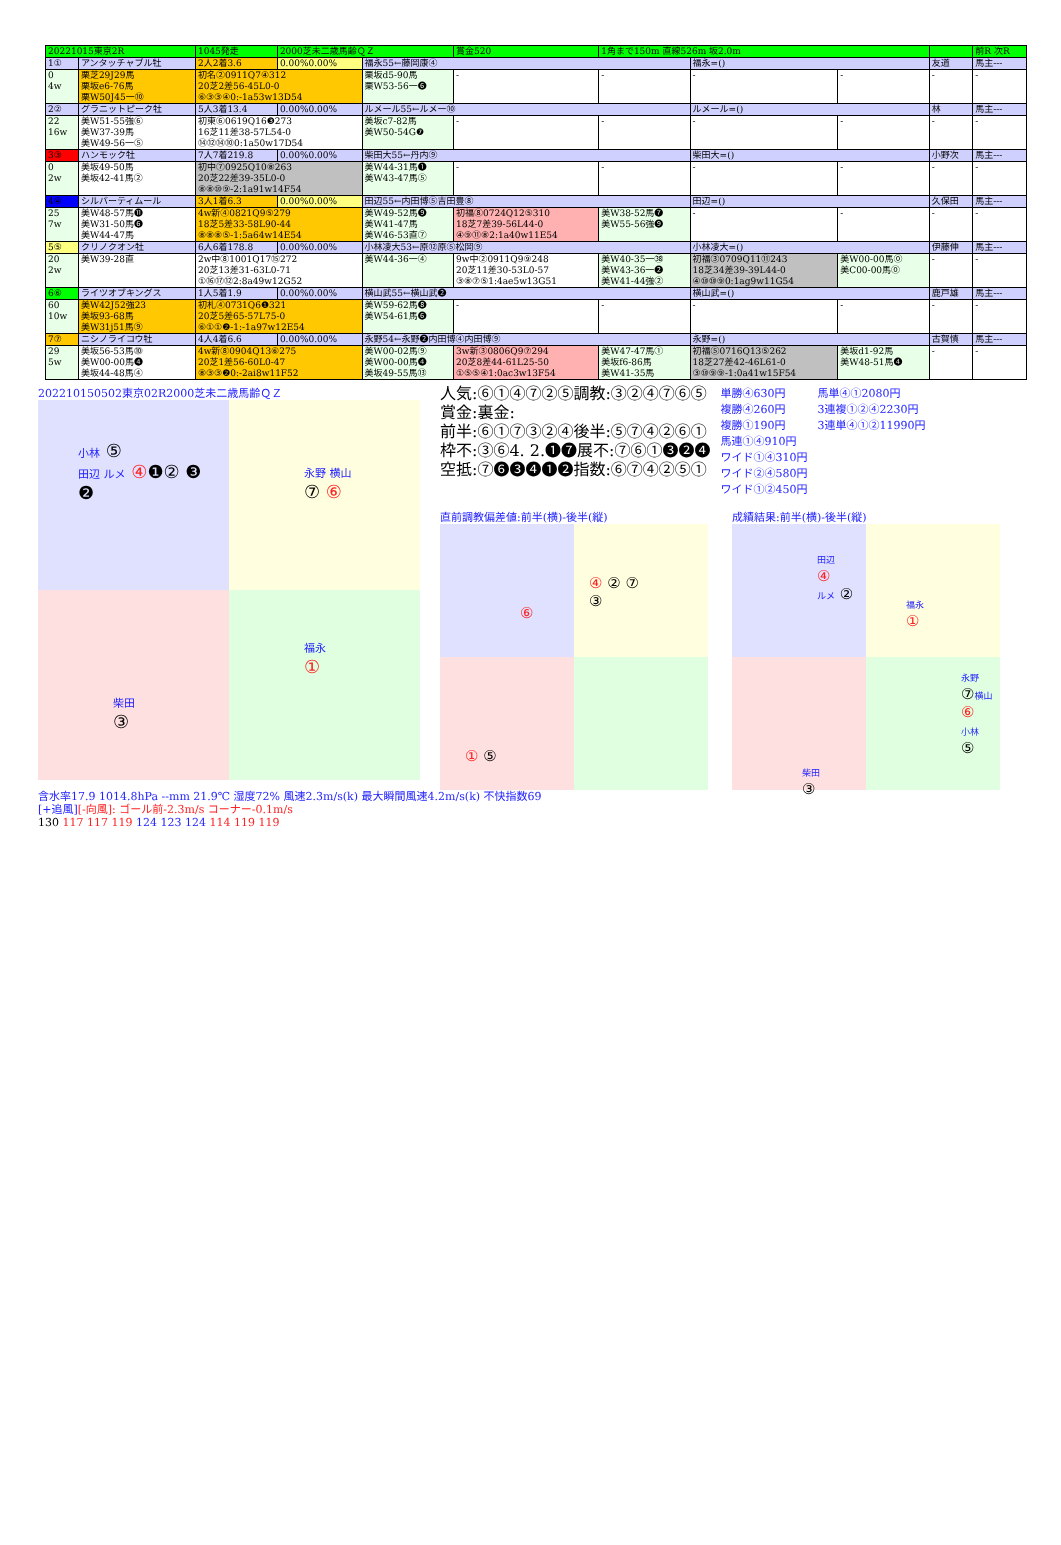| 20221015東京2R | | 1045発走 | 2000芝未二歳馬齢ＱＺ | | 賞金520 | 1角まで150m 直線526m 坂2.0m | | | | 前R 次R |
| 1① | アンタッチャブル牡 | 2人2着3.6 | 0.00%0.00% | 福永55←藤岡康④ | | | 福永=() | | 友道 | 馬主--- |
| 0 4w | 栗芝29J29馬 栗坂e6-76馬 栗W50J45一⑩ | 初名②0911Q7④312 20芝2差56-45L0-0 ⑥③③④0:-1a53w13D54 | | 栗坂d5-90馬 栗W53-56一❻ | - | - | - | - | - | - |
| 2② | グラニットピーク牡 | 5人3着13.4 | 0.00%0.00% | ルメール55←ルメー⑩ | | | ルメール=() | | 林 | 馬主--- |
| 22 16w | 美W51-55強⑥ 美W37-39馬 美W49-56一⑤ | 初東⑥0619Q16❸273 16芝11差38-57L54-0 ⑭⑫⑭⑩0:1a50w17D54 | | 美坂c7-82馬 美W50-54G❼ | - | - | - | - | - | - |
| 3③ | ハンモック牡 | 7人7着219.8 | 0.00%0.00% | 柴田大55←丹内⑨ | | | 柴田大=() | | 小野次 | 馬主--- |
| 0 2w | 美坂49-50馬 美坂42-41馬② | 初中⑦0925Q10⑧263 20芝22差39-35L0-0 ⑧⑧⑩⑨-2:1a91w14F54 | | 美W44-31馬❶ 美W43-47馬⑤ | - | - | - | - | - | - |
| 4④ | シルバーティムール | 3人1着6.3 | 0.00%0.00% | 田辺55←内田博⑤吉田豊⑧ | | | 田辺=() | | 久保田 | 馬主--- |
| 25 7w | 美W48-57馬⓫ 美W31-50馬❻ 美W44-47馬 | 4w新④0821Q9⑤279 18芝5差33-58L90-44 ⑧⑧⑧⑤-1:5a64w14E54 | | 美W49-52馬❾ 美W41-47馬 美W46-53直⑦ | 初福⑧0724Q12⑤310 18芝7差39-56L44-0 ④⑨⑪⑧2:1a40w11E54 | 美W38-52馬❼ 美W55-56強❾ | - | - | - | - |
| 5⑤ | クリノクオン牡 | 6人6着178.8 | 0.00%0.00% | 小林凌大53←原⑫原⑤松岡⑨ | | | 小林凌大=() | | 伊藤伸 | 馬主--- |
| 20 2w | 美W39-28直 | 2w中⑧1001Q17⑮272 20芝13差31-63L0-71 ①⑯⑰⑫2:8a49w12G52 | | 美W44-36一④ | 9w中②0911Q9⑨248 20芝11差30-53L0-57 ③⑧⑦⑤1:4ae5w13G51 | 美W40-35一㊳ 美W43-36一❷ 美W41-44強② | 初福③0709Q11⑪243 18芝34差39-39L44-0 ④⑩⑩⑨0:1ag9w11G54 | 美W00-00馬⓪ 美C00-00馬⓪ | - | - |
| 6⑥ | ライツオブキングス | 1人5着1.9 | 0.00%0.00% | 横山武55←横山武❷ | | | 横山武=() | | 鹿戸雄 | 馬主--- |
| 60 10w | 美W42J52強23 美坂93-68馬 美W31j51馬⑨ | 初札④0731Q6❶321 20芝5差65-57L75-0 ⑥①①❷-1:-1a97w12E54 | | 美W59-62馬❽ 美W54-61馬❻ | - | - | - | - | - | - |
| 7⑦ | ニシノライコウ牡 | 4人4着6.6 | 0.00%0.00% | 永野54←永野❷内田博④内田博⑨ | | | 永野=() | | 古賀慎 | 馬主--- |
| 29 5w | 美坂56-53馬⓾ 美W00-00馬❹ 美坂44-48馬④ | 4w新⑧0904Q13⑥275 20芝1差56-60L0-47 ⑧③③❷0:-2ai8w11F52 | | 美W00-02馬⑨ 美W00-00馬❹ 美坂49-55馬⑬ | 3w新③0806Q9⑦294 20芝8差44-61L25-50 ①⑤⑤④1:0ac3w13F54 | 美W47-47馬① 美坂f6-86馬 美W41-35馬 | 初福⑤0716Q13⑤262 18芝27差42-46L61-0 ③⑩⑨⑨-1:0a41w15F54 | 美坂d1-92馬 美W48-51馬❹ | - | - |
202210150502東京02R2000芝未二歳馬齢ＱＺ
小林 ⑤
田辺 ルメ ④❶② ❸
❷
永野 横山
⑦ ⑥
柴田
③
福永
①
人気:⑥①④⑦②⑤調教:③②④⑦⑥⑤
賞金:裏金:
前半:⑥①⑦③②④後半:⑤⑦④②⑥①
枠不:③⑥4. 2.❶❼展不:⑦⑥①❸❷❹
空抵:⑦❻❸❹❶❷指数:⑥⑦④②⑤①
単勝④630円
複勝④260円
複勝①190円
馬連①④910円
ワイド①④310円
ワイド②④580円
ワイド①②450円
馬単④①2080円
3連複①②④2230円
3連単④①②11990円
直前調教偏差値:前半(横)-後半(縦)
⑥
④ ② ⑦
③
① ⑤
成績結果:前半(横)-後半(縦)
田辺
④
ルメ ②
福永
①
柴田
③
永野
⑦横山 ⑥
小林
⑤
含水率17.9 1014.8hPa --mm 21.9℃ 湿度72% 風速2.3m/s(k) 最大瞬間風速4.2m/s(k) 不快指数69
[+追風][-向風]: ゴール前-2.3m/s コーナー-0.1m/s
130 117 117 119 124 123 124 114 119 119